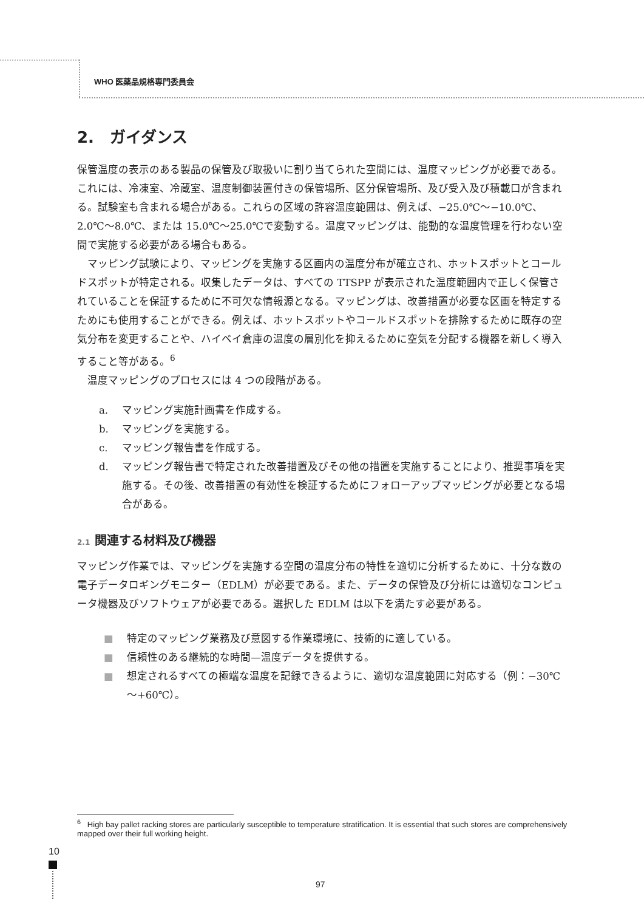WHO 医薬品規格専門委員会
2.　ガイダンス
保管温度の表示のある製品の保管及び取扱いに割り当てられた空間には、温度マッピングが必要である。これには、冷凍室、冷蔵室、温度制御装置付きの保管場所、区分保管場所、及び受入及び積載口が含まれる。試験室も含まれる場合がある。これらの区域の許容温度範囲は、例えば、−25.0℃～−10.0℃、2.0℃～8.0℃、または 15.0℃～25.0℃で変動する。温度マッピングは、能動的な温度管理を行わない空間で実施する必要がある場合もある。
　マッピング試験により、マッピングを実施する区画内の温度分布が確立され、ホットスポットとコールドスポットが特定される。収集したデータは、すべての TTSPP が表示された温度範囲内で正しく保管されていることを保証するために不可欠な情報源となる。マッピングは、改善措置が必要な区画を特定するためにも使用することができる。例えば、ホットスポットやコールドスポットを排除するために既存の空気分布を変更することや、ハイベイ倉庫の温度の層別化を抑えるために空気を分配する機器を新しく導入すること等がある。<sup>6</sup>
　温度マッピングのプロセスには 4 つの段階がある。
a. マッピング実施計画書を作成する。
b. マッピングを実施する。
c. マッピング報告書を作成する。
d. マッピング報告書で特定された改善措置及びその他の措置を実施することにより、推奨事項を実施する。その後、改善措置の有効性を検証するためにフォローアップマッピングが必要となる場合がある。
2.1 関連する材料及び機器
マッピング作業では、マッピングを実施する空間の温度分布の特性を適切に分析するために、十分な数の電子データロギングモニター（EDLM）が必要である。また、データの保管及び分析には適切なコンピュータ機器及びソフトウェアが必要である。選択した EDLM は以下を満たす必要がある。
■ 特定のマッピング業務及び意図する作業環境に、技術的に適している。
■ 信頼性のある継続的な時間—温度データを提供する。
■ 想定されるすべての極端な温度を記録できるように、適切な温度範囲に対応する（例：−30℃～+60℃）。
<sup>6</sup> High bay pallet racking stores are particularly susceptible to temperature stratification. It is essential that such stores are comprehensively mapped over their full working height.
10
97